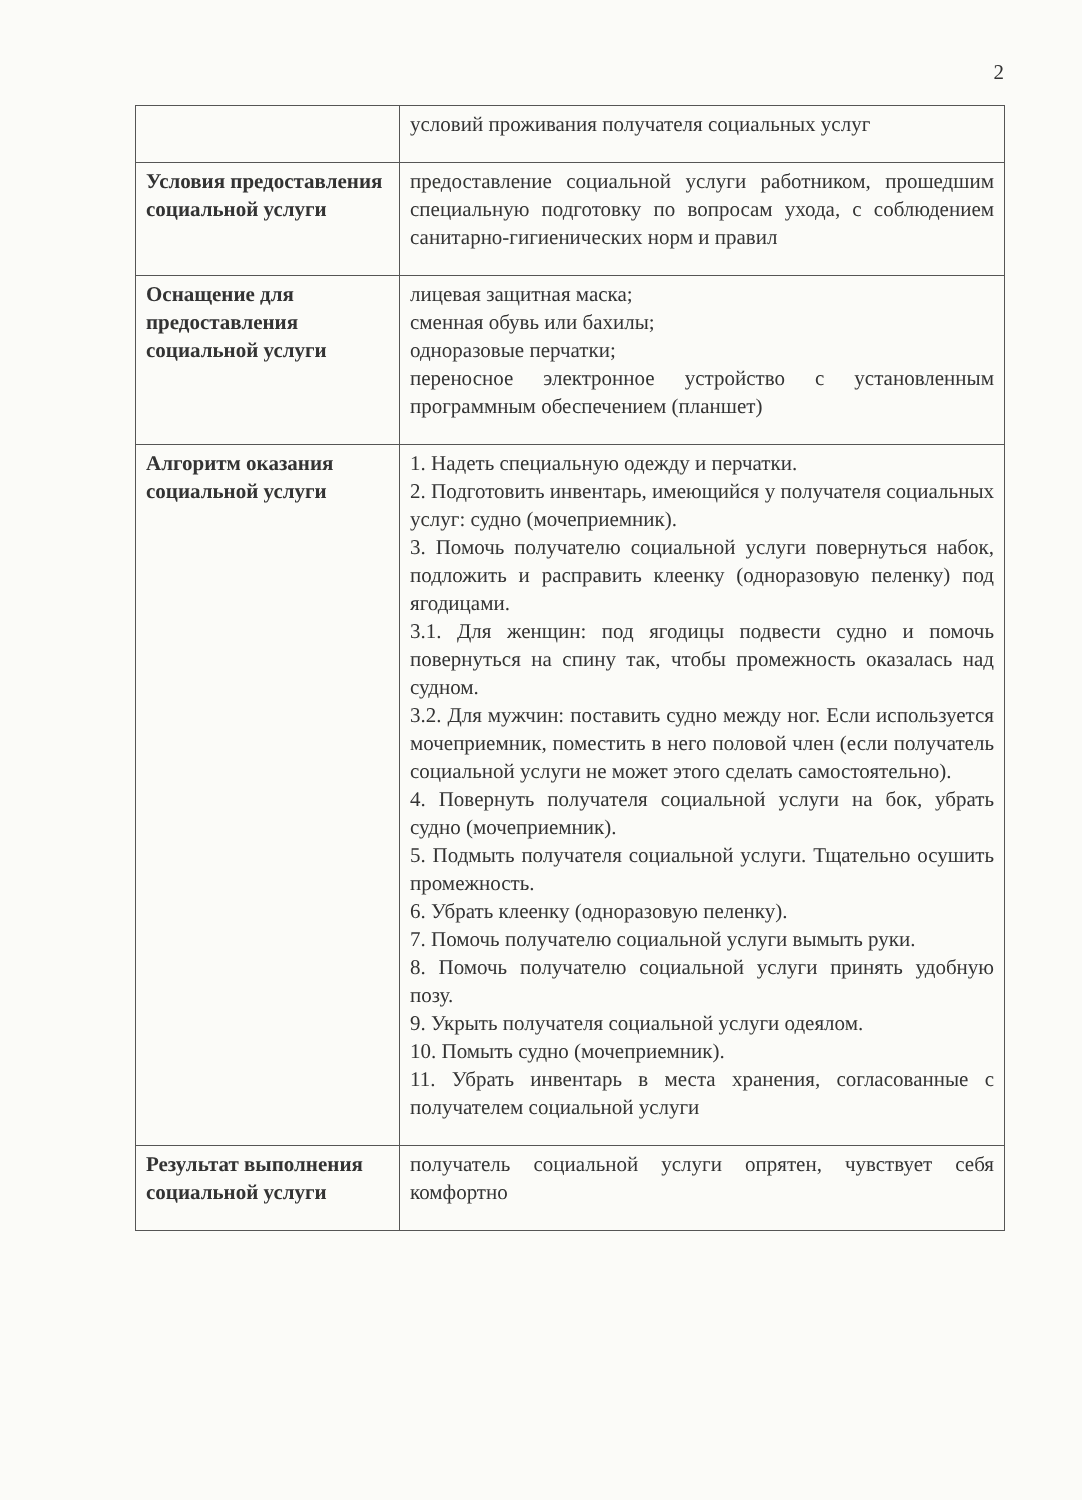2
| | условий проживания получателя социальных услуг |
| Условия предоставления социальной услуги | предоставление социальной услуги работником, прошедшим специальную подготовку по вопросам ухода, с соблюдением санитарно-гигиенических норм и правил |
| Оснащение для предоставления социальной услуги | лицевая защитная маска; сменная обувь или бахилы; одноразовые перчатки; переносное электронное устройство с установленным программным обеспечением (планшет) |
| Алгоритм оказания социальной услуги | 1. Надеть специальную одежду и перчатки. 2. Подготовить инвентарь, имеющийся у получателя социальных услуг: судно (мочеприемник). 3. Помочь получателю социальной услуги повернуться набок, подложить и расправить клеенку (одноразовую пеленку) под ягодицами. 3.1. Для женщин: под ягодицы подвести судно и помочь повернуться на спину так, чтобы промежность оказалась над судном. 3.2. Для мужчин: поставить судно между ног. Если используется мочеприемник, поместить в него половой член (если получатель социальной услуги не может этого сделать самостоятельно). 4. Повернуть получателя социальной услуги на бок, убрать судно (мочеприемник). 5. Подмыть получателя социальной услуги. Тщательно осушить промежность. 6. Убрать клеенку (одноразовую пеленку). 7. Помочь получателю социальной услуги вымыть руки. 8. Помочь получателю социальной услуги принять удобную позу. 9. Укрыть получателя социальной услуги одеялом. 10. Помыть судно (мочеприемник). 11. Убрать инвентарь в места хранения, согласованные с получателем социальной услуги |
| Результат выполнения социальной услуги | получатель социальной услуги опрятен, чувствует себя комфортно |